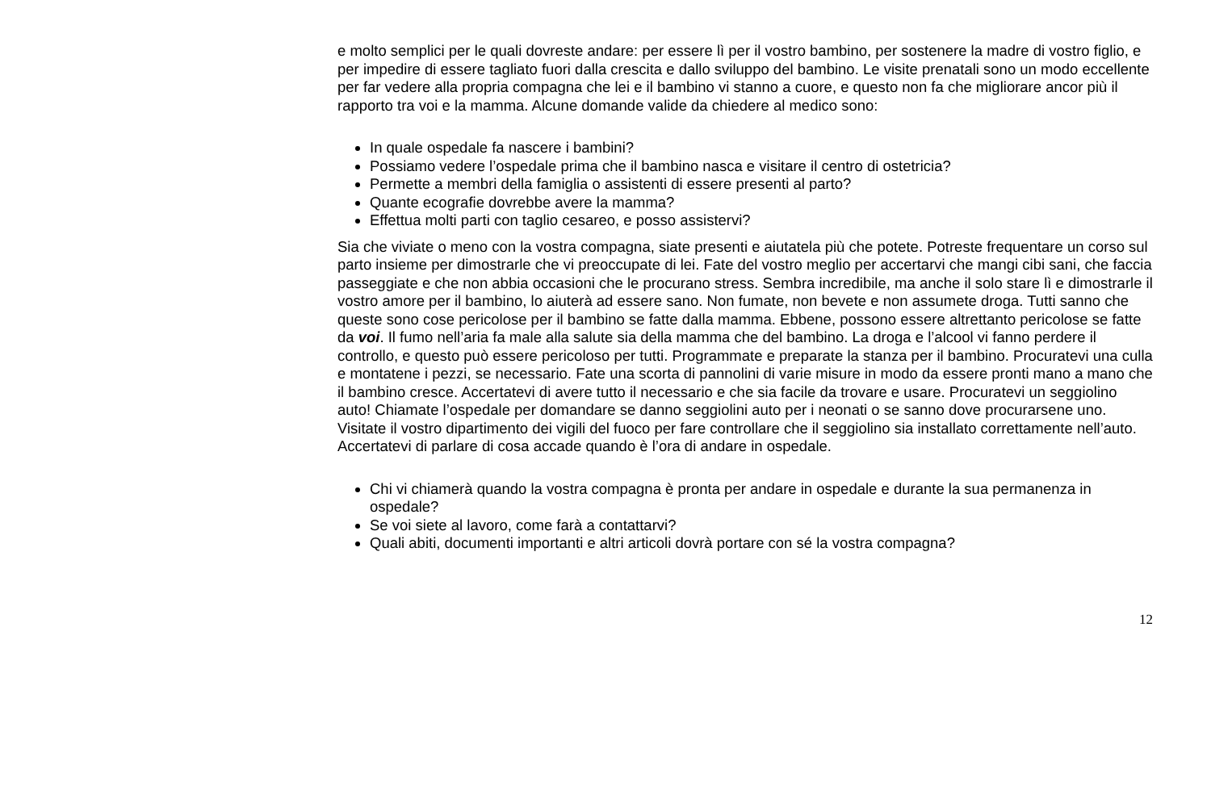e molto semplici per le quali dovreste andare: per essere lì per il vostro bambino, per sostenere la madre di vostro figlio, e per impedire di essere tagliato fuori dalla crescita e dallo sviluppo del bambino. Le visite prenatali sono un modo eccellente per far vedere alla propria compagna che lei e il bambino vi stanno a cuore, e questo non fa che migliorare ancor più il rapporto tra voi e la mamma. Alcune domande valide da chiedere al medico sono:
In quale ospedale fa nascere i bambini?
Possiamo vedere l’ospedale prima che il bambino nasca e visitare il centro di ostetricia?
Permette a membri della famiglia o assistenti di essere presenti al parto?
Quante ecografie dovrebbe avere la mamma?
Effettua molti parti con taglio cesareo, e posso assistervi?
Sia che viviate o meno con la vostra compagna, siate presenti e aiutatela più che potete. Potreste frequentare un corso sul parto insieme per dimostrarle che vi preoccupate di lei. Fate del vostro meglio per accertarvi che mangi cibi sani, che faccia passeggiate e che non abbia occasioni che le procurano stress. Sembra incredibile, ma anche il solo stare lì e dimostrarle il vostro amore per il bambino, lo aiuterà ad essere sano. Non fumate, non bevete e non assumete droga. Tutti sanno che queste sono cose pericolose per il bambino se fatte dalla mamma. Ebbene, possono essere altrettanto pericolose se fatte da voi. Il fumo nell’aria fa male alla salute sia della mamma che del bambino. La droga e l’alcool vi fanno perdere il controllo, e questo può essere pericoloso per tutti. Programmate e preparate la stanza per il bambino. Procuratevi una culla e montatene i pezzi, se necessario. Fate una scorta di pannolini di varie misure in modo da essere pronti mano a mano che il bambino cresce. Accertatevi di avere tutto il necessario e che sia facile da trovare e usare. Procuratevi un seggiolino auto! Chiamate l’ospedale per domandare se danno seggiolini auto per i neonati o se sanno dove procurarsene uno. Visitate il vostro dipartimento dei vigili del fuoco per fare controllare che il seggiolino sia installato correttamente nell’auto. Accertatevi di parlare di cosa accade quando è l’ora di andare in ospedale.
Chi vi chiamerà quando la vostra compagna è pronta per andare in ospedale e durante la sua permanenza in ospedale?
Se voi siete al lavoro, come farà a contattarvi?
Quali abiti, documenti importanti e altri articoli dovrà portare con sé la vostra compagna?
12